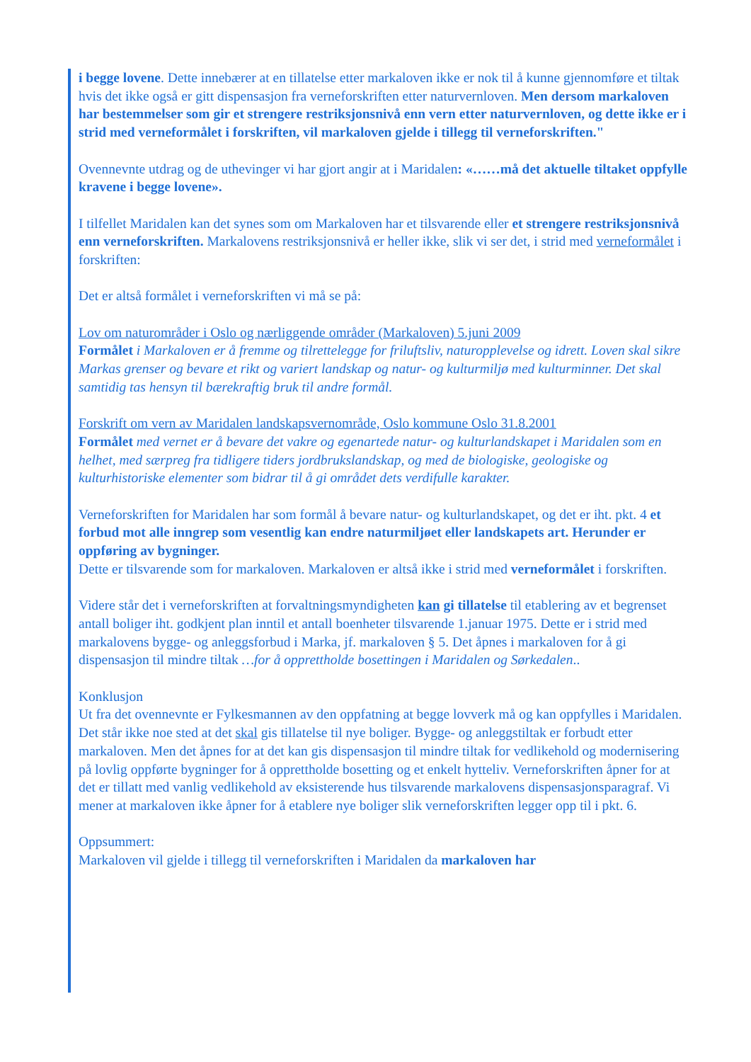i begge lovene. Dette innebærer at en tillatelse etter markaloven ikke er nok til å kunne gjennomføre et tiltak hvis det ikke også er gitt dispensasjon fra verneforskriften etter naturvernloven. Men dersom markaloven har bestemmelser som gir et strengere restriksjonsnivå enn vern etter naturvernloven, og dette ikke er i strid med verneformålet i forskriften, vil markaloven gjelde i tillegg til verneforskriften."
Ovennevnte utdrag og de uthevinger vi har gjort angir at i Maridalen: «……må det aktuelle tiltaket oppfylle kravene i begge lovene».
I tilfellet Maridalen kan det synes som om Markaloven har et tilsvarende eller et strengere restriksjonsnivå enn verneforskriften. Markalovens restriksjonsnivå er heller ikke, slik vi ser det, i strid med verneformålet i forskriften:
Det er altså formålet i verneforskriften vi må se på:
Lov om naturområder i Oslo og nærliggende områder (Markaloven) 5.juni 2009
Formålet i Markaloven er å fremme og tilrettelegge for friluftsliv, naturopplevelse og idrett. Loven skal sikre Markas grenser og bevare et rikt og variert landskap og natur- og kulturmiljø med kulturminner. Det skal samtidig tas hensyn til bærekraftig bruk til andre formål.
Forskrift om vern av Maridalen landskapsvernområde, Oslo kommune Oslo 31.8.2001
Formålet med vernet er å bevare det vakre og egenartede natur- og kulturlandskapet i Maridalen som en helhet, med særpreg fra tidligere tiders jordbrukslandskap, og med de biologiske, geologiske og kulturhistoriske elementer som bidrar til å gi området dets verdifulle karakter.
Verneforskriften for Maridalen har som formål å bevare natur- og kulturlandskapet, og det er iht. pkt. 4 et forbud mot alle inngrep som vesentlig kan endre naturmiljøet eller landskapets art. Herunder er oppføring av bygninger.
Dette er tilsvarende som for markaloven. Markaloven er altså ikke i strid med verneformålet i forskriften.
Videre står det i verneforskriften at forvaltningsmyndigheten kan gi tillatelse til etablering av et begrenset antall boliger iht. godkjent plan inntil et antall boenheter tilsvarende 1.januar 1975. Dette er i strid med markalovens bygge- og anleggsforbud i Marka, jf. markaloven § 5. Det åpnes i markaloven for å gi dispensasjon til mindre tiltak …for å opprettholde bosettingen i Maridalen og Sørkedalen..
Konklusjon
Ut fra det ovennevnte er Fylkesmannen av den oppfatning at begge lovverk må og kan oppfylles i Maridalen. Det står ikke noe sted at det skal gis tillatelse til nye boliger. Bygge- og anleggstiltak er forbudt etter markaloven. Men det åpnes for at det kan gis dispensasjon til mindre tiltak for vedlikehold og modernisering på lovlig oppførte bygninger for å opprettholde bosetting og et enkelt hytteliv. Verneforskriften åpner for at det er tillatt med vanlig vedlikehold av eksisterende hus tilsvarende markalovens dispensasjonsparagraf. Vi mener at markaloven ikke åpner for å etablere nye boliger slik verneforskriften legger opp til i pkt. 6.
Oppsummert:
Markaloven vil gjelde i tillegg til verneforskriften i Maridalen da markaloven har